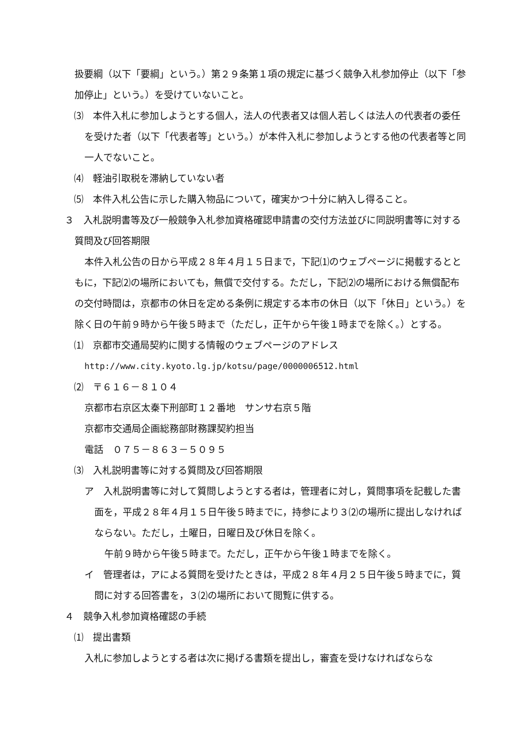扱要綱（以下「要綱」という。）第２９条第１項の規定に基づく競争入札参加停止（以下「参加停止」という。）を受けていないこと。
　⑶　本件入札に参加しようとする個人，法人の代表者又は個人若しくは法人の代表者の委任を受けた者（以下「代表者等」という。）が本件入札に参加しようとする他の代表者等と同一人でないこと。
　⑷　軽油引取税を滞納していない者
　⑸　本件入札公告に示した購入物品について，確実かつ十分に納入し得ること。
３　入札説明書等及び一般競争入札参加資格確認申請書の交付方法並びに同説明書等に対する質問及び回答期限
本件入札公告の日から平成２８年４月１５日まで，下記⑴のウェブページに掲載するとともに，下記⑵の場所においても，無償で交付する。ただし，下記⑵の場所における無償配布の交付時間は，京都市の休日を定める条例に規定する本市の休日（以下「休日」という。）を除く日の午前９時から午後５時まで（ただし，正午から午後１時までを除く。）とする。
　⑴　京都市交通局契約に関する情報のウェブページのアドレス
http://www.city.kyoto.lg.jp/kotsu/page/0000006512.html
　⑵　〒６１６－８１０４
京都市右京区太秦下刑部町１２番地　サンサ右京５階
京都市交通局企画総務部財務課契約担当
電話　０７５－８６３－５０９５
　⑶　入札説明書等に対する質問及び回答期限
ア　入札説明書等に対して質問しようとする者は，管理者に対し，質問事項を記載した書面を，平成２８年４月１５日午後５時までに，持参により３⑵の場所に提出しなければならない。ただし，土曜日，日曜日及び休日を除く。
午前９時から午後５時まで。ただし，正午から午後１時までを除く。
イ　管理者は，アによる質問を受けたときは，平成２８年４月２５日午後５時までに，質問に対する回答書を，３⑵の場所において閲覧に供する。
４　競争入札参加資格確認の手続
　⑴　提出書類
入札に参加しようとする者は次に掲げる書類を提出し，審査を受けなければならな